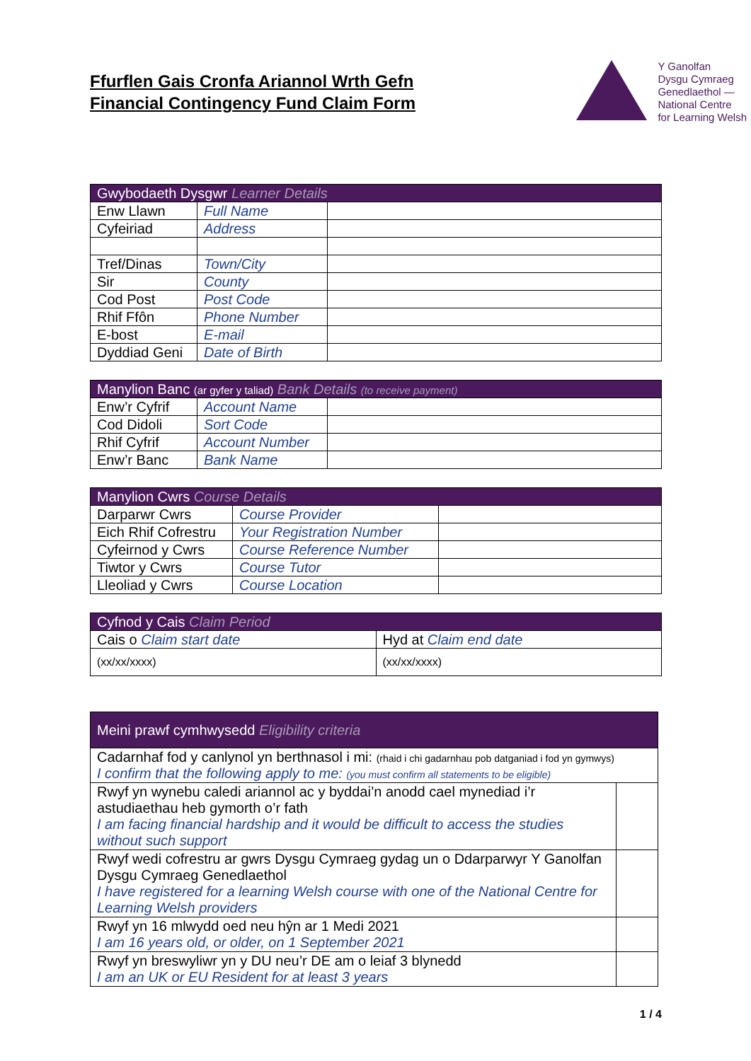Ffurflen Gais Cronfa Ariannol Wrth Gefn
Financial Contingency Fund Claim Form
Y Ganolfan
Dysgu Cymraeg
Genedlaethol —
National Centre
for Learning Welsh
| Gwybodaeth Dysgwr Learner Details | | |
| --- | --- | --- |
| Enw Llawn | Full Name | |
| Cyfeiriad | Address | |
| Tref/Dinas | Town/City | |
| Sir | County | |
| Cod Post | Post Code | |
| Rhif Ffôn | Phone Number | |
| E-bost | E-mail | |
| Dyddiad Geni | Date of Birth | |
| Manylion Banc (ar gyfer y taliad) Bank Details (to receive payment) | | |
| --- | --- | --- |
| Enw’r Cyfrif | Account Name | |
| Cod Didoli | Sort Code | |
| Rhif Cyfrif | Account Number | |
| Enw’r Banc | Bank Name | |
| Manylion Cwrs Course Details | | |
| --- | --- | --- |
| Darparwr Cwrs | Course Provider | |
| Eich Rhif Cofrestru | Your Registration Number | |
| Cyfeirnod y Cwrs | Course Reference Number | |
| Tiwtor y Cwrs | Course Tutor | |
| Lleoliad y Cwrs | Course Location | |
| Cyfnod y Cais Claim Period | |
| --- | --- |
| Cais o Claim start date | Hyd at Claim end date |
| (xx/xx/xxxx) | (xx/xx/xxxx) |
| Meini prawf cymhwysedd Eligibility criteria | |
| --- | --- |
| Cadarnhaf fod y canlynol yn berthnasol i mi: (rhaid i chi gadarnhau pob datganiad i fod yn gymwys) I confirm that the following apply to me: (you must confirm all statements to be eligible) | |
| Rwyf yn wynebu caledi ariannol ac y byddai’n anodd cael mynediad i’r astudiaethau heb gymorth o’r fath I am facing financial hardship and it would be difficult to access the studies without such support | |
| Rwyf wedi cofrestru ar gwrs Dysgu Cymraeg gydag un o Ddarparwyr Y Ganolfan Dysgu Cymraeg Genedlaethol I have registered for a learning Welsh course with one of the National Centre for Learning Welsh providers | |
| Rwyf yn 16 mlwydd oed neu hŷn ar 1 Medi 2021 I am 16 years old, or older, on 1 September 2021 | |
| Rwyf yn breswyliwr yn y DU neu’r DE am o leiaf 3 blynedd I am an UK or EU Resident for at least 3 years | |
1 / 4